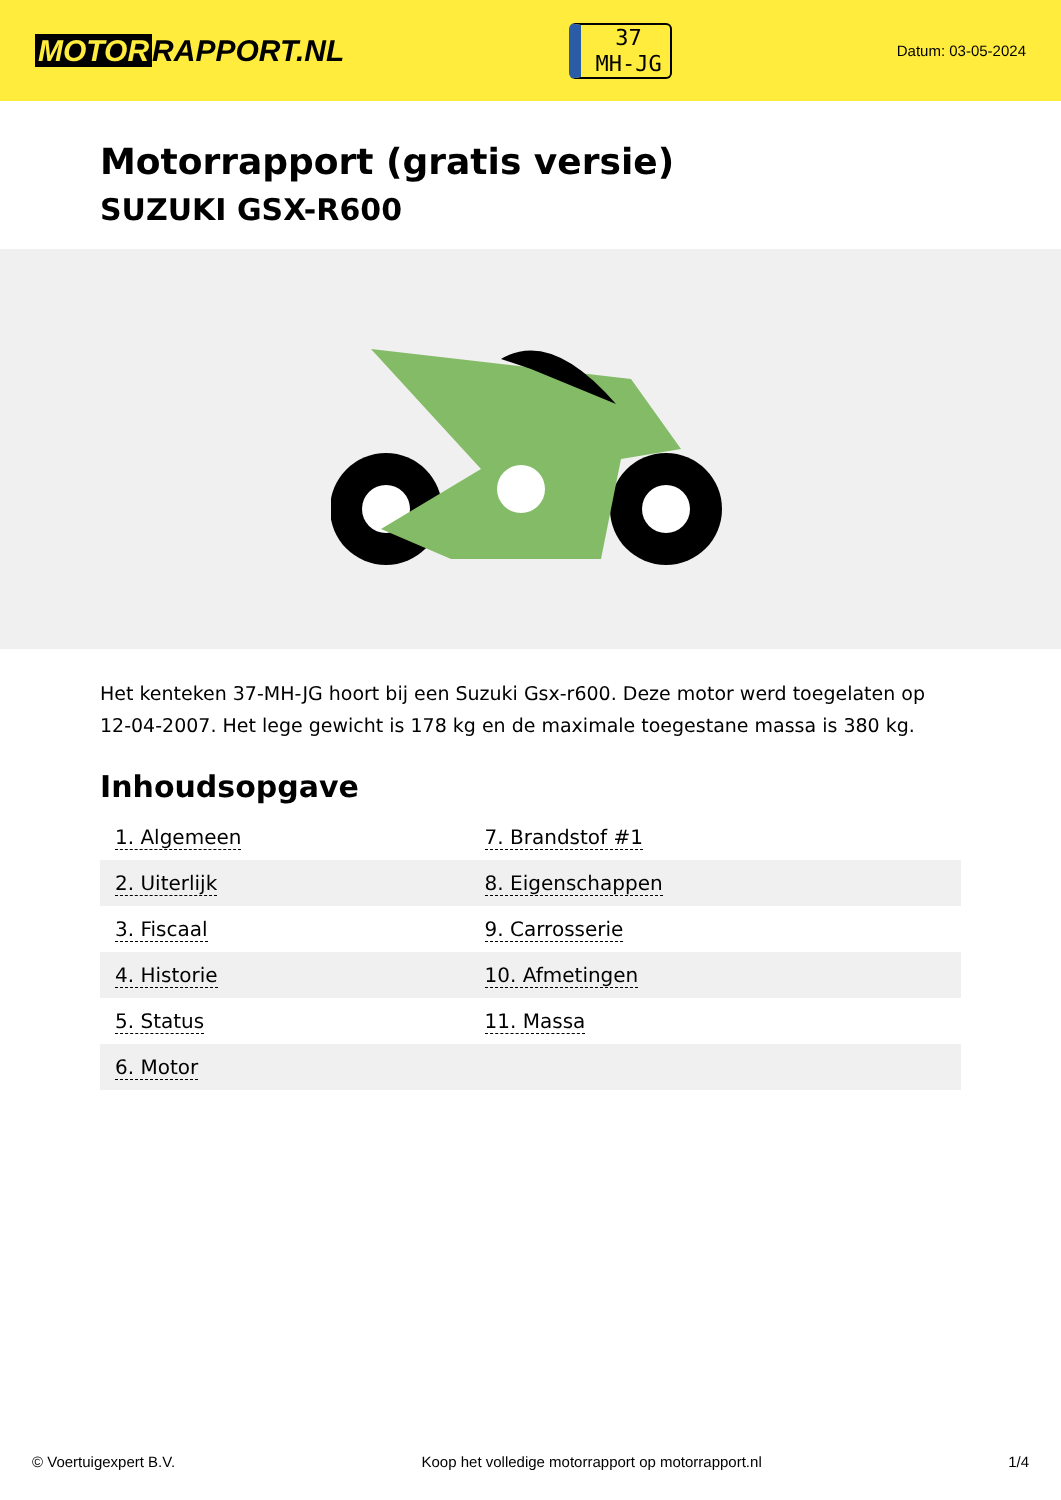MOTOR RAPPORT.NL
37
MH-JG
Datum: 03-05-2024
Motorrapport (gratis versie)
SUZUKI GSX-R600
Het kenteken 37-MH-JG hoort bij een Suzuki Gsx-r600. Deze motor werd toegelaten op 12-04-2007. Het lege gewicht is 178 kg en de maximale toegestane massa is 380 kg.
Inhoudsopgave
| 1. Algemeen | 7. Brandstof #1 |
| 2. Uiterlijk | 8. Eigenschappen |
| 3. Fiscaal | 9. Carrosserie |
| 4. Historie | 10. Afmetingen |
| 5. Status | 11. Massa |
| 6. Motor | |
© Voertuigexpert B.V. Koop het volledige motorrapport op motorrapport.nl 1/4